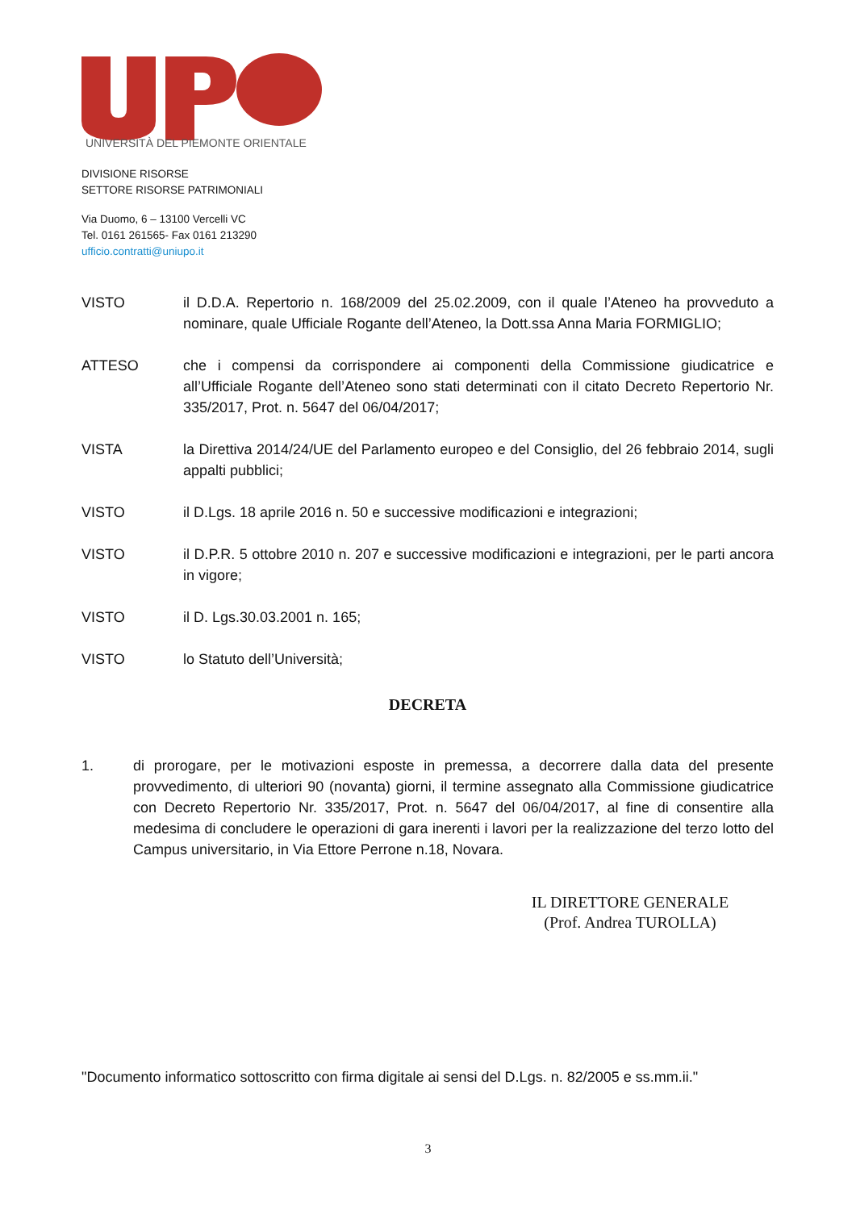UNIVERSITÀ DEL PIEMONTE ORIENTALE
DIVISIONE RISORSE
SETTORE RISORSE PATRIMONIALI
Via Duomo, 6 – 13100 Vercelli VC
Tel. 0161 261565- Fax 0161 213290
ufficio.contratti@uniupo.it
VISTO il D.D.A. Repertorio n. 168/2009 del 25.02.2009, con il quale l’Ateneo ha provveduto a nominare, quale Ufficiale Rogante dell’Ateneo, la Dott.ssa Anna Maria FORMIGLIO;
ATTESO che i compensi da corrispondere ai componenti della Commissione giudicatrice e all’Ufficiale Rogante dell’Ateneo sono stati determinati con il citato Decreto Repertorio Nr. 335/2017, Prot. n. 5647 del 06/04/2017;
VISTA la Direttiva 2014/24/UE del Parlamento europeo e del Consiglio, del 26 febbraio 2014, sugli appalti pubblici;
VISTO il D.Lgs. 18 aprile 2016 n. 50 e successive modificazioni e integrazioni;
VISTO il D.P.R. 5 ottobre 2010 n. 207 e successive modificazioni e integrazioni, per le parti ancora in vigore;
VISTO il D. Lgs.30.03.2001 n. 165;
VISTO lo Statuto dell’Università;
DECRETA
1. di prorogare, per le motivazioni esposte in premessa, a decorrere dalla data del presente provvedimento, di ulteriori 90 (novanta) giorni, il termine assegnato alla Commissione giudicatrice con Decreto Repertorio Nr. 335/2017, Prot. n. 5647 del 06/04/2017, al fine di consentire alla medesima di concludere le operazioni di gara inerenti i lavori per la realizzazione del terzo lotto del Campus universitario, in Via Ettore Perrone n.18, Novara.
IL DIRETTORE GENERALE
(Prof. Andrea TUROLLA)
"Documento informatico sottoscritto con firma digitale ai sensi del D.Lgs. n. 82/2005 e ss.mm.ii."
3